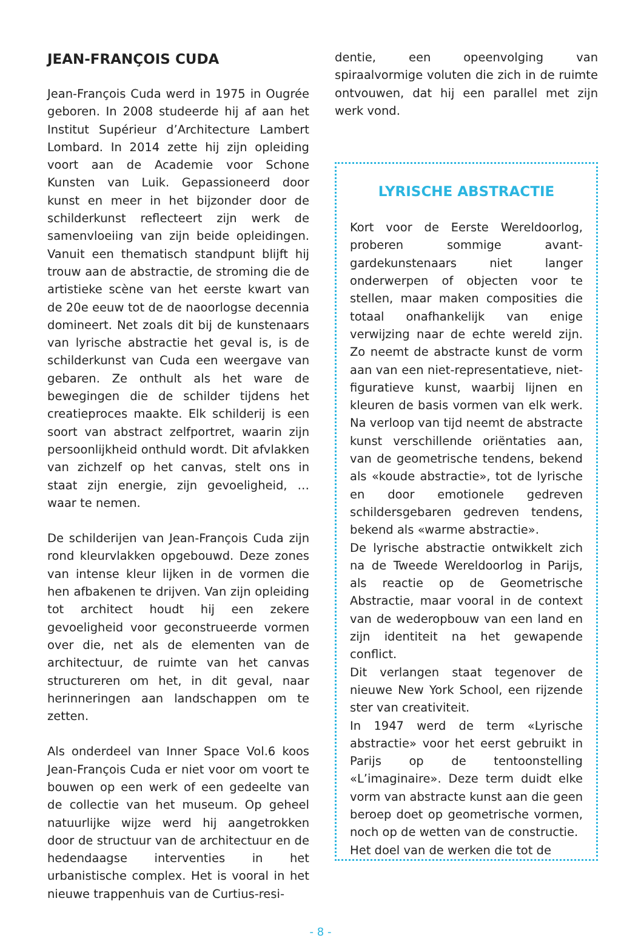JEAN-FRANÇOIS CUDA
Jean-François Cuda werd in 1975 in Ougrée geboren. In 2008 studeerde hij af aan het Institut Supérieur d’Architecture Lambert Lombard. In 2014 zette hij zijn opleiding voort aan de Academie voor Schone Kunsten van Luik. Gepassioneerd door kunst en meer in het bijzonder door de schilderkunst reflecteert zijn werk de samenvloeiing van zijn beide opleidingen. Vanuit een thematisch standpunt blijft hij trouw aan de abstractie, de stroming die de artistieke scène van het eerste kwart van de 20e eeuw tot de de naoorlogse decennia domineert. Net zoals dit bij de kunstenaars van lyrische abstractie het geval is, is de schilderkunst van Cuda een weergave van gebaren. Ze onthult als het ware de bewegingen die de schilder tijdens het creatieproces maakte. Elk schilderij is een soort van abstract zelfportret, waarin zijn persoonlijkheid onthuld wordt. Dit afvlakken van zichzelf op het canvas, stelt ons in staat zijn energie, zijn gevoeligheid, … waar te nemen.
De schilderijen van Jean-François Cuda zijn rond kleurvlakken opgebouwd. Deze zones van intense kleur lijken in de vormen die hen afbakenen te drijven. Van zijn opleiding tot architect houdt hij een zekere gevoeligheid voor geconstrueerde vormen over die, net als de elementen van de architectuur, de ruimte van het canvas structureren om het, in dit geval, naar herinneringen aan landschappen om te zetten.
Als onderdeel van Inner Space Vol.6 koos Jean-François Cuda er niet voor om voort te bouwen op een werk of een gedeelte van de collectie van het museum. Op geheel natuurlijke wijze werd hij aangetrokken door de structuur van de architectuur en de hedendaagse interventies in het urbanistische complex. Het is vooral in het nieuwe trappenhuis van de Curtius-resi-
dentie, een opeenvolging van spiraalvormige voluten die zich in de ruimte ontvouwen, dat hij een parallel met zijn werk vond.
LYRISCHE ABSTRACTIE
Kort voor de Eerste Wereldoorlog, proberen sommige avant-gardekunstenaars niet langer onderwerpen of objecten voor te stellen, maar maken composities die totaal onafhankelijk van enige verwijzing naar de echte wereld zijn. Zo neemt de abstracte kunst de vorm aan van een niet-representatieve, niet-figuratieve kunst, waarbij lijnen en kleuren de basis vormen van elk werk. Na verloop van tijd neemt de abstracte kunst verschillende oriëntaties aan, van de geometrische tendens, bekend als «koude abstractie», tot de lyrische en door emotionele gedreven schildersgebaren gedreven tendens, bekend als «warme abstractie».
De lyrische abstractie ontwikkelt zich na de Tweede Wereldoorlog in Parijs, als reactie op de Geometrische Abstractie, maar vooral in de context van de wederopbouw van een land en zijn identiteit na het gewapende conflict.
Dit verlangen staat tegenover de nieuwe New York School, een rijzende ster van creativiteit.
In 1947 werd de term «Lyrische abstractie» voor het eerst gebruikt in Parijs op de tentoonstelling «L’imaginaire». Deze term duidt elke vorm van abstracte kunst aan die geen beroep doet op geometrische vormen, noch op de wetten van de constructie.
Het doel van de werken die tot de
- 8 -